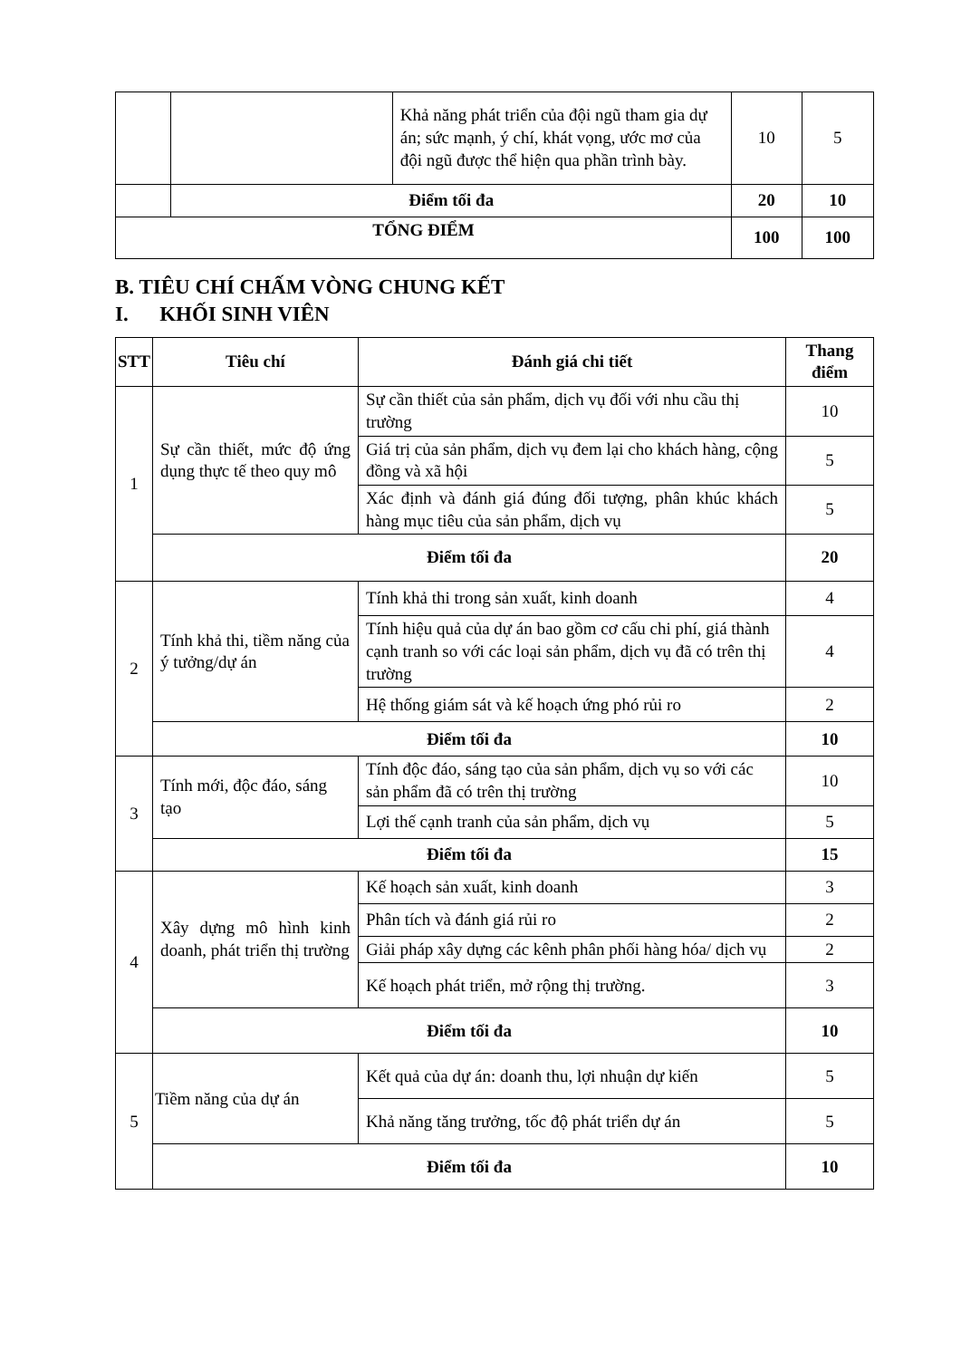| | | Khả năng phát triển của đội ngũ tham gia dự án; sức mạnh, ý chí, khát vọng, ước mơ của đội ngũ được thể hiện qua phần trình bày. | 10 | 5 |
| | Điểm tối đa | | 20 | 10 |
| TỔNG ĐIỂM | | | 100 | 100 |
B. TIÊU CHÍ CHẤM VÒNG CHUNG KẾT
I. KHỐI SINH VIÊN
| STT | Tiêu chí | Đánh giá chi tiết | Thang điểm |
| --- | --- | --- | --- |
| 1 | Sự cần thiết, mức độ ứng dụng thực tế theo quy mô | Sự cần thiết của sản phẩm, dịch vụ đối với nhu cầu thị trường | 10 |
| | | Giá trị của sản phẩm, dịch vụ đem lại cho khách hàng, cộng đồng và xã hội | 5 |
| | | Xác định và đánh giá đúng đối tượng, phân khúc khách hàng mục tiêu của sản phẩm, dịch vụ | 5 |
| | Điểm tối đa | | 20 |
| 2 | Tính khả thi, tiềm năng của ý tưởng/dự án | Tính khả thi trong sản xuất, kinh doanh | 4 |
| | | Tính hiệu quả của dự án bao gồm cơ cấu chi phí, giá thành cạnh tranh so với các loại sản phẩm, dịch vụ đã có trên thị trường | 4 |
| | | Hệ thống giám sát và kế hoạch ứng phó rủi ro | 2 |
| | Điểm tối đa | | 10 |
| 3 | Tính mới, độc đáo, sáng tạo | Tính độc đáo, sáng tạo của sản phẩm, dịch vụ so với các sản phẩm đã có trên thị trường | 10 |
| | | Lợi thế cạnh tranh của sản phẩm, dịch vụ | 5 |
| | Điểm tối đa | | 15 |
| 4 | Xây dựng mô hình kinh doanh, phát triển thị trường | Kế hoạch sản xuất, kinh doanh | 3 |
| | | Phân tích và đánh giá rủi ro | 2 |
| | | Giải pháp xây dựng các kênh phân phối hàng hóa/ dịch vụ | 2 |
| | | Kế hoạch phát triển, mở rộng thị trường. | 3 |
| | Điểm tối đa | | 10 |
| 5 | Tiềm năng của dự án | Kết quả của dự án: doanh thu, lợi nhuận dự kiến | 5 |
| | | Khả năng tăng trưởng, tốc độ phát triển dự án | 5 |
| | Điểm tối đa | | 10 |